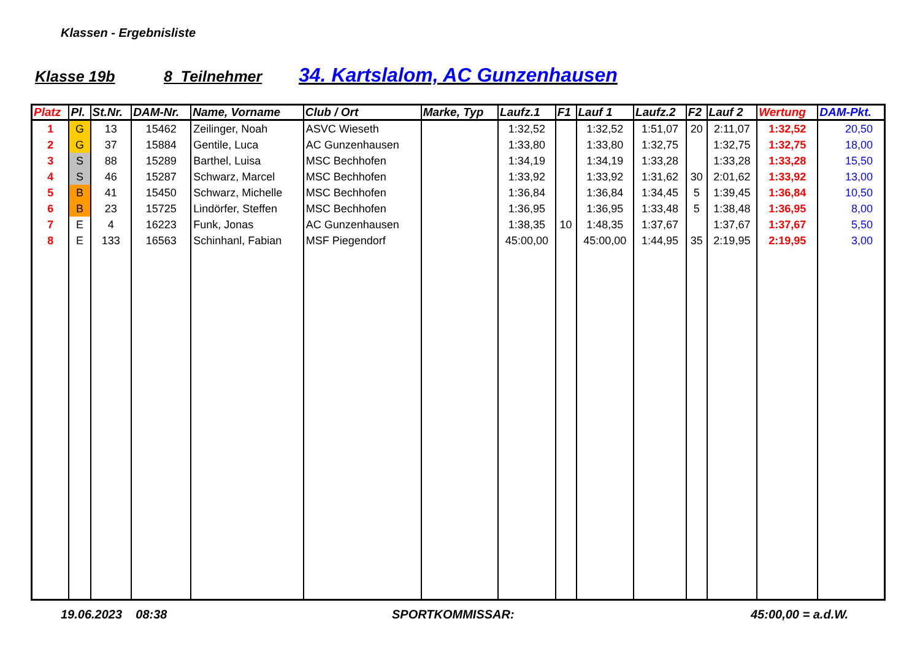Klassen - Ergebnisliste
Klasse 19b 8 Teilnehmer 34. Kartslalom, AC Gunzenhausen
| Platz | Pl. | St.Nr. | DAM-Nr. | Name, Vorname | Club / Ort | Marke, Typ | Laufz.1 | F1 | Lauf 1 | Laufz.2 | F2 | Lauf 2 | Wertung | DAM-Pkt. |
| --- | --- | --- | --- | --- | --- | --- | --- | --- | --- | --- | --- | --- | --- | --- |
| 1 | G | 13 | 15462 | Zeilinger, Noah | ASVC Wieseth | | 1:32,52 | | 1:32,52 | 1:51,07 | 20 | 2:11,07 | 1:32,52 | 20,50 |
| 2 | G | 37 | 15884 | Gentile, Luca | AC Gunzenhausen | | 1:33,80 | | 1:33,80 | 1:32,75 | | 1:32,75 | 1:32,75 | 18,00 |
| 3 | S | 88 | 15289 | Barthel, Luisa | MSC Bechhofen | | 1:34,19 | | 1:34,19 | 1:33,28 | | 1:33,28 | 1:33,28 | 15,50 |
| 4 | S | 46 | 15287 | Schwarz, Marcel | MSC Bechhofen | | 1:33,92 | | 1:33,92 | 1:31,62 | 30 | 2:01,62 | 1:33,92 | 13,00 |
| 5 | B | 41 | 15450 | Schwarz, Michelle | MSC Bechhofen | | 1:36,84 | | 1:36,84 | 1:34,45 | 5 | 1:39,45 | 1:36,84 | 10,50 |
| 6 | B | 23 | 15725 | Lindörfer, Steffen | MSC Bechhofen | | 1:36,95 | | 1:36,95 | 1:33,48 | 5 | 1:38,48 | 1:36,95 | 8,00 |
| 7 | E | 4 | 16223 | Funk, Jonas | AC Gunzenhausen | | 1:38,35 | 10 | 1:48,35 | 1:37,67 | | 1:37,67 | 1:37,67 | 5,50 |
| 8 | E | 133 | 16563 | Schinhanl, Fabian | MSF Piegendorf | | 45:00,00 | | 45:00,00 | 1:44,95 | 35 | 2:19,95 | 2:19,95 | 3,00 |
19.06.2023 08:38 SPORTKOMMISSAR: 45:00,00 = a.d.W.